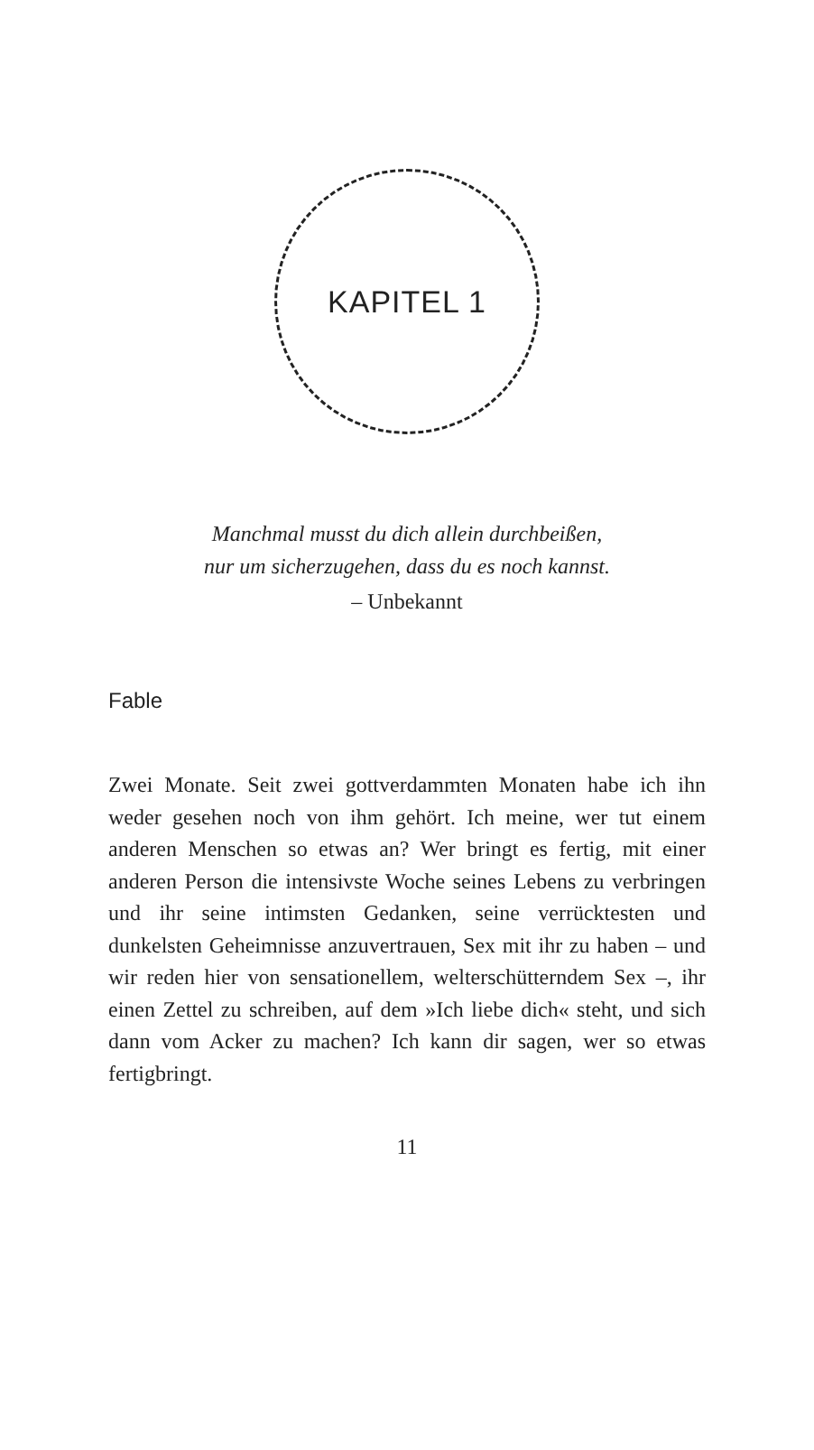KAPITEL 1
Manchmal musst du dich allein durchbeißen,
nur um sicherzugehen, dass du es noch kannst.
– Unbekannt
Fable
Zwei Monate. Seit zwei gottverdammten Monaten habe ich ihn weder gesehen noch von ihm gehört. Ich meine, wer tut einem anderen Menschen so etwas an? Wer bringt es fertig, mit einer anderen Person die intensivste Woche seines Lebens zu verbringen und ihr seine intimsten Gedanken, seine verrücktesten und dunkelsten Geheimnisse anzuvertrauen, Sex mit ihr zu haben – und wir reden hier von sensationellem, welterschütterndem Sex –, ihr einen Zettel zu schreiben, auf dem »Ich liebe dich« steht, und sich dann vom Acker zu machen? Ich kann dir sagen, wer so etwas fertigbringt.
11